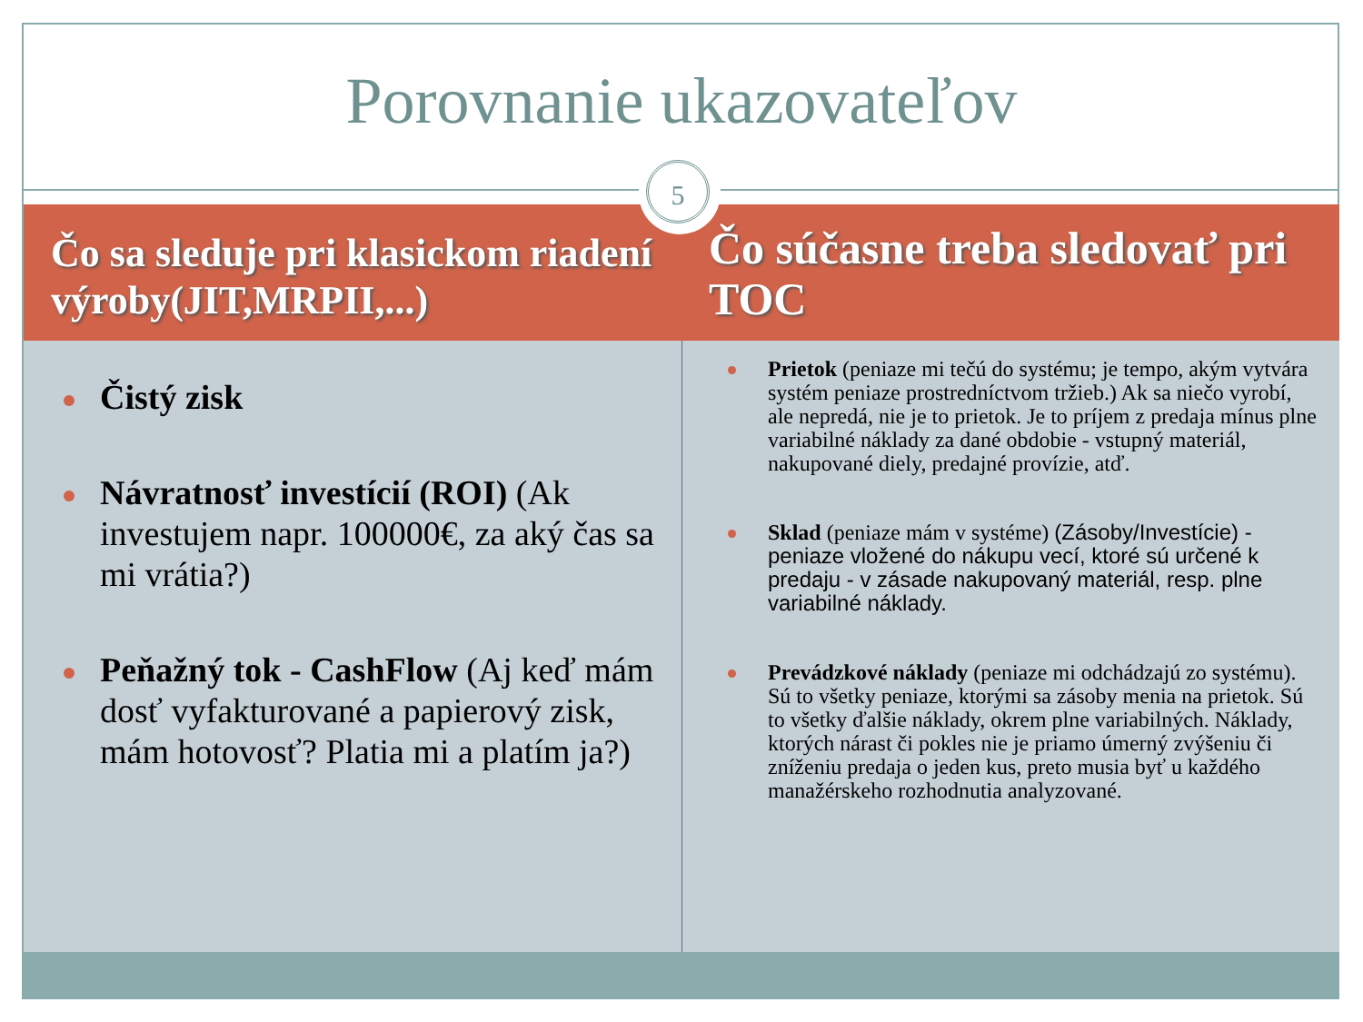Porovnanie ukazovateľov
Čo sa sleduje pri klasickom riadení výroby(JIT,MRPII,...)
Čistý zisk
Návratnosť investícií (ROI) (Ak investujem napr. 100000€, za aký čas sa mi vrátia?)
Peňažný tok - CashFlow (Aj keď mám dosť vyfakturované a papierový zisk, mám hotovosť? Platia mi a platím ja?)
Čo súčasne treba sledovať pri TOC
Prietok (peniaze mi tečú do systému; je tempo, akým vytvára systém peniaze prostredníctvom tržieb.) Ak sa niečo vyrobí, ale nepredá, nie je to prietok. Je to príjem z predaja mínus plne variabilné náklady za dané obdobie - vstupný materiál, nakupované diely, predajné provízie, atď.
Sklad (peniaze mám v systéme) (Zásoby/Investície) - peniaze vložené do nákupu vecí, ktoré sú určené k predaju - v zásade nakupovaný materiál, resp. plne variabilné náklady.
Prevádzkové náklady (peniaze mi odchádzajú zo systému). Sú to všetky peniaze, ktorými sa zásoby menia na prietok. Sú to všetky ďalšie náklady, okrem plne variabilných. Náklady, ktorých nárast či pokles nie je priamo úmerný zvýšeniu či zníženiu predaja o jeden kus, preto musia byť u každého manažérskeho rozhodnutia analyzované.
5